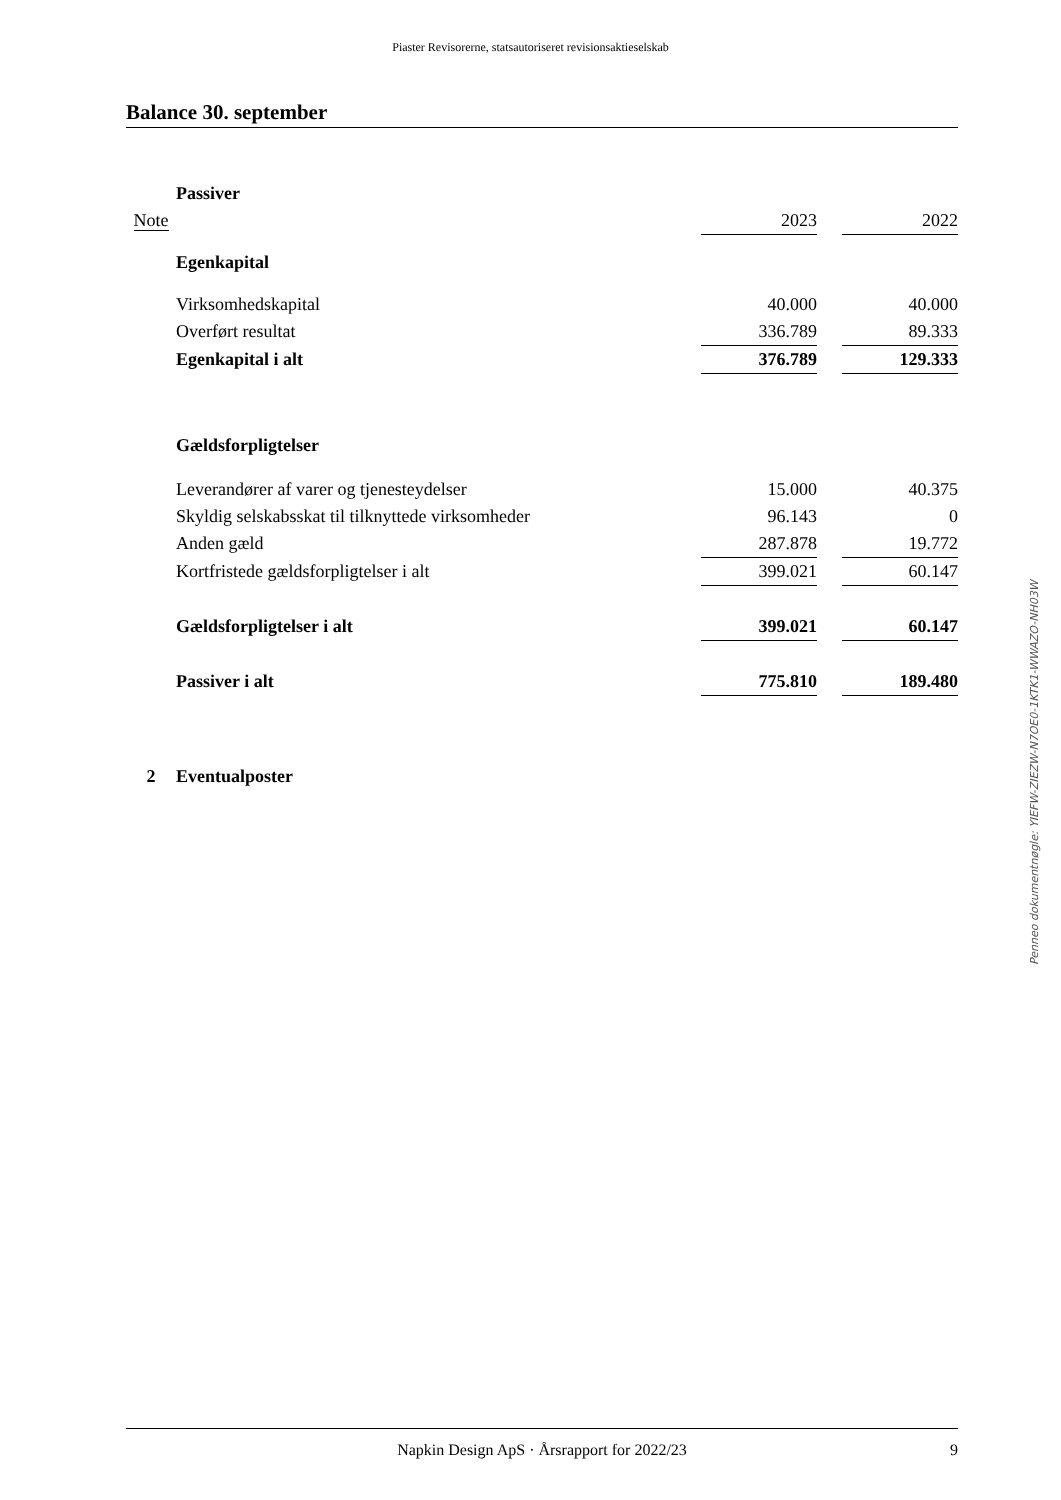Piaster Revisorerne, statsautoriseret revisionsaktieselskab
Balance 30. september
| | Passiver | | | |
| Note | | 2023 | | 2022 |
| | Egenkapital | | | |
| | Virksomhedskapital | 40.000 | | 40.000 |
| | Overført resultat | 336.789 | | 89.333 |
| | Egenkapital i alt | 376.789 | | 129.333 |
| | Gældsforpligtelser | | | |
| | Leverandører af varer og tjenesteydelser | 15.000 | | 40.375 |
| | Skyldig selskabsskat til tilknyttede virksomheder | 96.143 | | 0 |
| | Anden gæld | 287.878 | | 19.772 |
| | Kortfristede gældsforpligtelser i alt | 399.021 | | 60.147 |
| | Gældsforpligtelser i alt | 399.021 | | 60.147 |
| | Passiver i alt | 775.810 | | 189.480 |
| 2 | Eventualposter | | | |
Penneo dokumentnøgle: YIEFW-ZIEZW-N7OE0-1KTK1-WWAZO-NH03W
Napkin Design ApS · Årsrapport for 2022/23 9